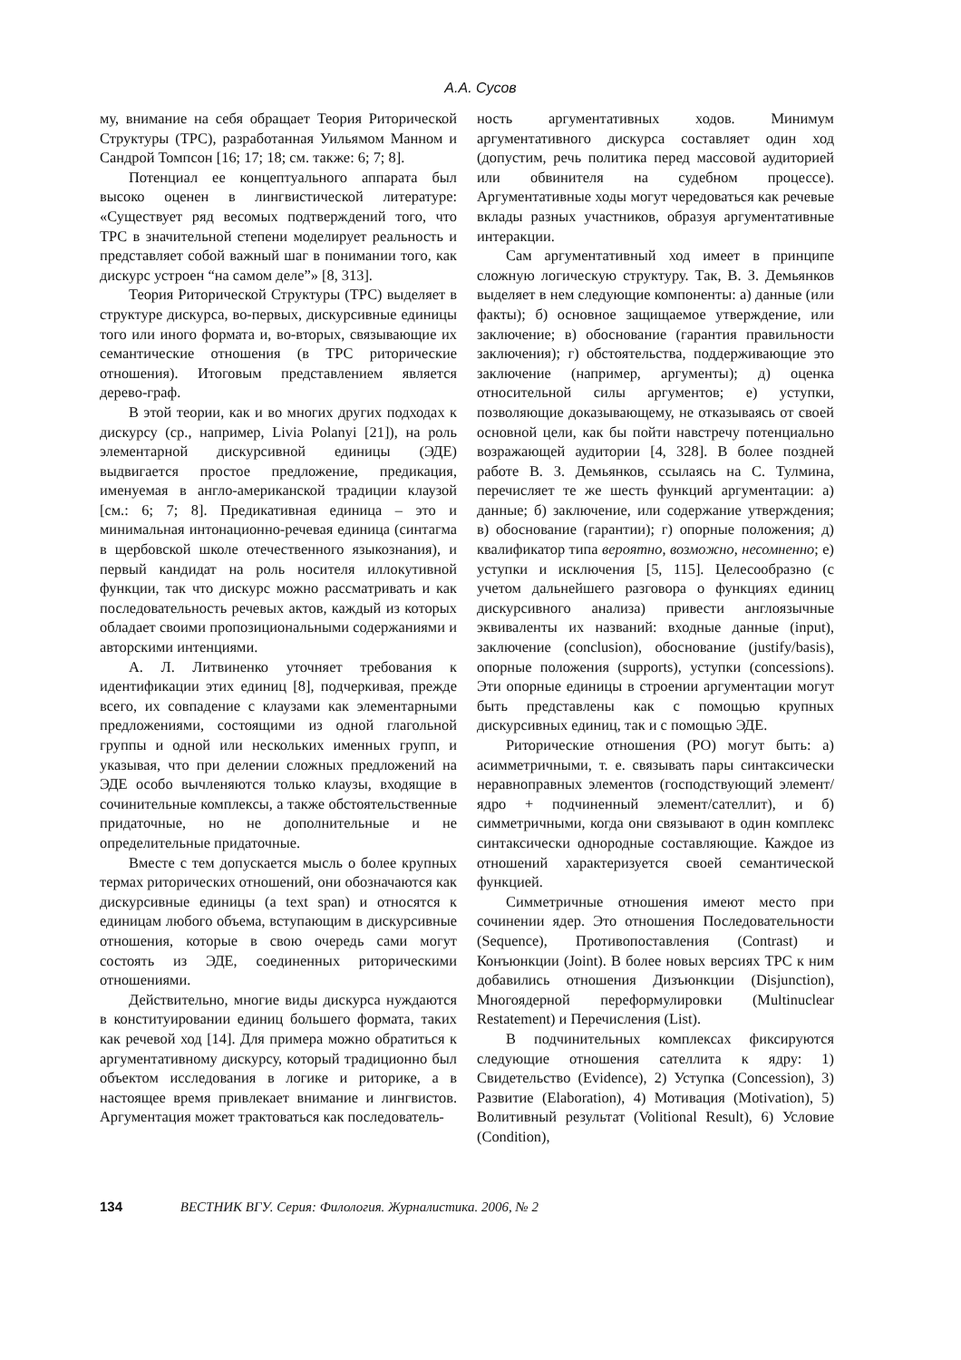А.А. Сусов
му, внимание на себя обращает Теория Риторической Структуры (ТРС), разработанная Уильямом Манном и Сандрой Томпсон [16; 17; 18; см. также: 6; 7; 8].
Потенциал ее концептуального аппарата был высоко оценен в лингвистической литературе: «Существует ряд весомых подтверждений того, что ТРС в значительной степени моделирует реальность и представляет собой важный шаг в понимании того, как дискурс устроен “на самом деле”» [8, 313].
Теория Риторической Структуры (ТРС) выделяет в структуре дискурса, во-первых, дискурсивные единицы того или иного формата и, во-вторых, связывающие их семантические отношения (в ТРС риторические отношения). Итоговым представлением является дерево-граф.
В этой теории, как и во многих других подходах к дискурсу (ср., например, Livia Polanyi [21]), на роль элементарной дискурсивной единицы (ЭДЕ) выдвигается простое предложение, предикация, именуемая в англо-американской традиции клаузой [см.: 6; 7; 8]. Предикативная единица – это и минимальная интонационно-речевая единица (синтагма в щербовской школе отечественного языкознания), и первый кандидат на роль носителя иллокутивной функции, так что дискурс можно рассматривать и как последовательность речевых актов, каждый из которых обладает своими пропозициональными содержаниями и авторскими интенциями.
А. Л. Литвиненко уточняет требования к идентификации этих единиц [8], подчеркивая, прежде всего, их совпадение с клаузами как элементарными предложениями, состоящими из одной глагольной группы и одной или нескольких именных групп, и указывая, что при делении сложных предложений на ЭДЕ особо вычленяются только клаузы, входящие в сочинительные комплексы, а также обстоятельственные придаточные, но не дополнительные и не определительные придаточные.
Вместе с тем допускается мысль о более крупных термах риторических отношений, они обозначаются как дискурсивные единицы (a text span) и относятся к единицам любого объема, вступающим в дискурсивные отношения, которые в свою очередь сами могут состоять из ЭДЕ, соединенных риторическими отношениями.
Действительно, многие виды дискурса нуждаются в конституировании единиц большего формата, таких как речевой ход [14]. Для примера можно обратиться к аргументативному дискурсу, который традиционно был объектом исследования в логике и риторике, а в настоящее время привлекает внимание и лингвистов. Аргументация может трактоваться как последователь-
ность аргументативных ходов. Минимум аргументативного дискурса составляет один ход (допустим, речь политика перед массовой аудиторией или обвинителя на судебном процессе). Аргументативные ходы могут чередоваться как речевые вклады разных участников, образуя аргументативные интеракции.
Сам аргументативный ход имеет в принципе сложную логическую структуру. Так, В. З. Демьянков выделяет в нем следующие компоненты: а) данные (или факты); б) основное защищаемое утверждение, или заключение; в) обоснование (гарантия правильности заключения); г) обстоятельства, поддерживающие это заключение (например, аргументы); д) оценка относительной силы аргументов; е) уступки, позволяющие доказывающему, не отказываясь от своей основной цели, как бы пойти навстречу потенциально возражающей аудитории [4, 328]. В более поздней работе В. З. Демьянков, ссылаясь на С. Тулмина, перечисляет те же шесть функций аргументации: а) данные; б) заключение, или содержание утверждения; в) обоснование (гарантии); г) опорные положения; д) квалификатор типа вероятно, возможно, несомненно; е) уступки и исключения [5, 115]. Целесообразно (с учетом дальнейшего разговора о функциях единиц дискурсивного анализа) привести англоязычные эквиваленты их названий: входные данные (input), заключение (conclusion), обоснование (justify/basis), опорные положения (supports), уступки (concessions). Эти опорные единицы в строении аргументации могут быть представлены как с помощью крупных дискурсивных единиц, так и с помощью ЭДЕ.
Риторические отношения (РО) могут быть: а) асимметричными, т. е. связывать пары синтаксически неравноправных элементов (господствующий элемент/ядро + подчиненный элемент/сателлит), и б) симметричными, когда они связывают в один комплекс синтаксически однородные составляющие. Каждое из отношений характеризуется своей семантической функцией.
Симметричные отношения имеют место при сочинении ядер. Это отношения Последовательности (Sequence), Противопоставления (Contrast) и Конъюнкции (Joint). В более новых версиях ТРС к ним добавились отношения Дизъюнкции (Disjunction), Многоядерной переформулировки (Multinuclear Restatement) и Перечисления (List).
В подчинительных комплексах фиксируются следующие отношения сателлита к ядру: 1) Свидетельство (Evidence), 2) Уступка (Concession), 3) Развитие (Elaboration), 4) Мотивация (Motivation), 5) Волитивный результат (Volitional Result), 6) Условие (Condition),
134 ВЕСТНИК ВГУ. Серия: Филология. Журналистика. 2006, № 2